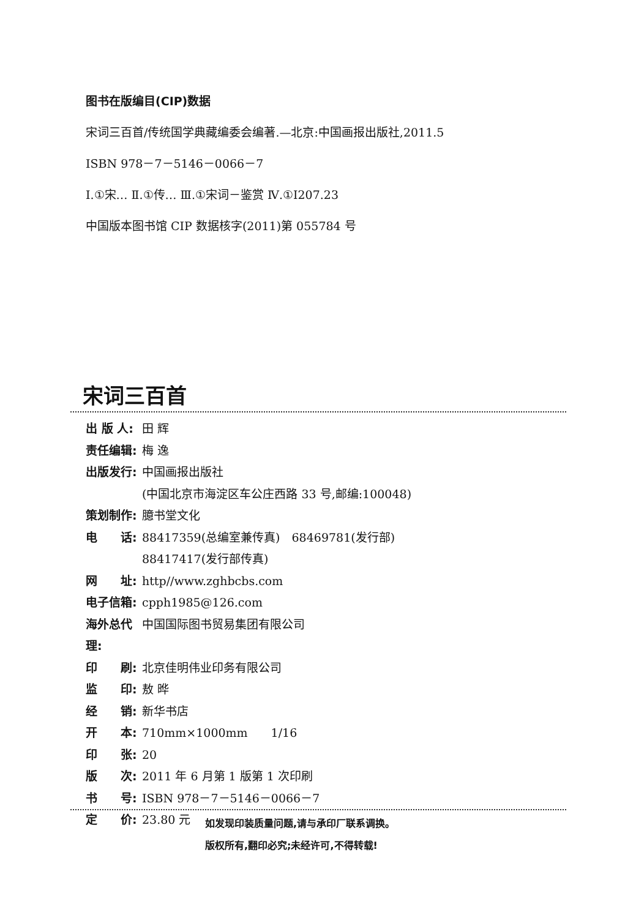图书在版编目(CIP)数据
宋词三百首/传统国学典藏编委会编著.—北京:中国画报出版社,2011.5
ISBN 978－7－5146－0066－7
Ⅰ.①宋… Ⅱ.①传… Ⅲ.①宋词－鉴赏 Ⅳ.①I207.23
中国版本图书馆 CIP 数据核字(2011)第 055784 号
宋词三百首
出 版 人: 田 辉
责任编辑: 梅 逸
出版发行: 中国画报出版社
(中国北京市海淀区车公庄西路 33 号,邮编:100048)
策划制作: 臆书堂文化
电　　话: 88417359(总编室兼传真)　68469781(发行部)
88417417(发行部传真)
网　　址: http//www.zghbcbs.com
电子信箱: cpph1985@126.com
海外总代理: 中国国际图书贸易集团有限公司
印　　刷: 北京佳明伟业印务有限公司
监　　印: 敖 晔
经　　销: 新华书店
开　　本: 710mm×1000mm　　1/16
印　　张: 20
版　　次: 2011 年 6 月第 1 版第 1 次印刷
书　　号: ISBN 978－7－5146－0066－7
定　　价: 23.80 元
如发现印装质量问题,请与承印厂联系调换。
版权所有,翻印必究;未经许可,不得转载!